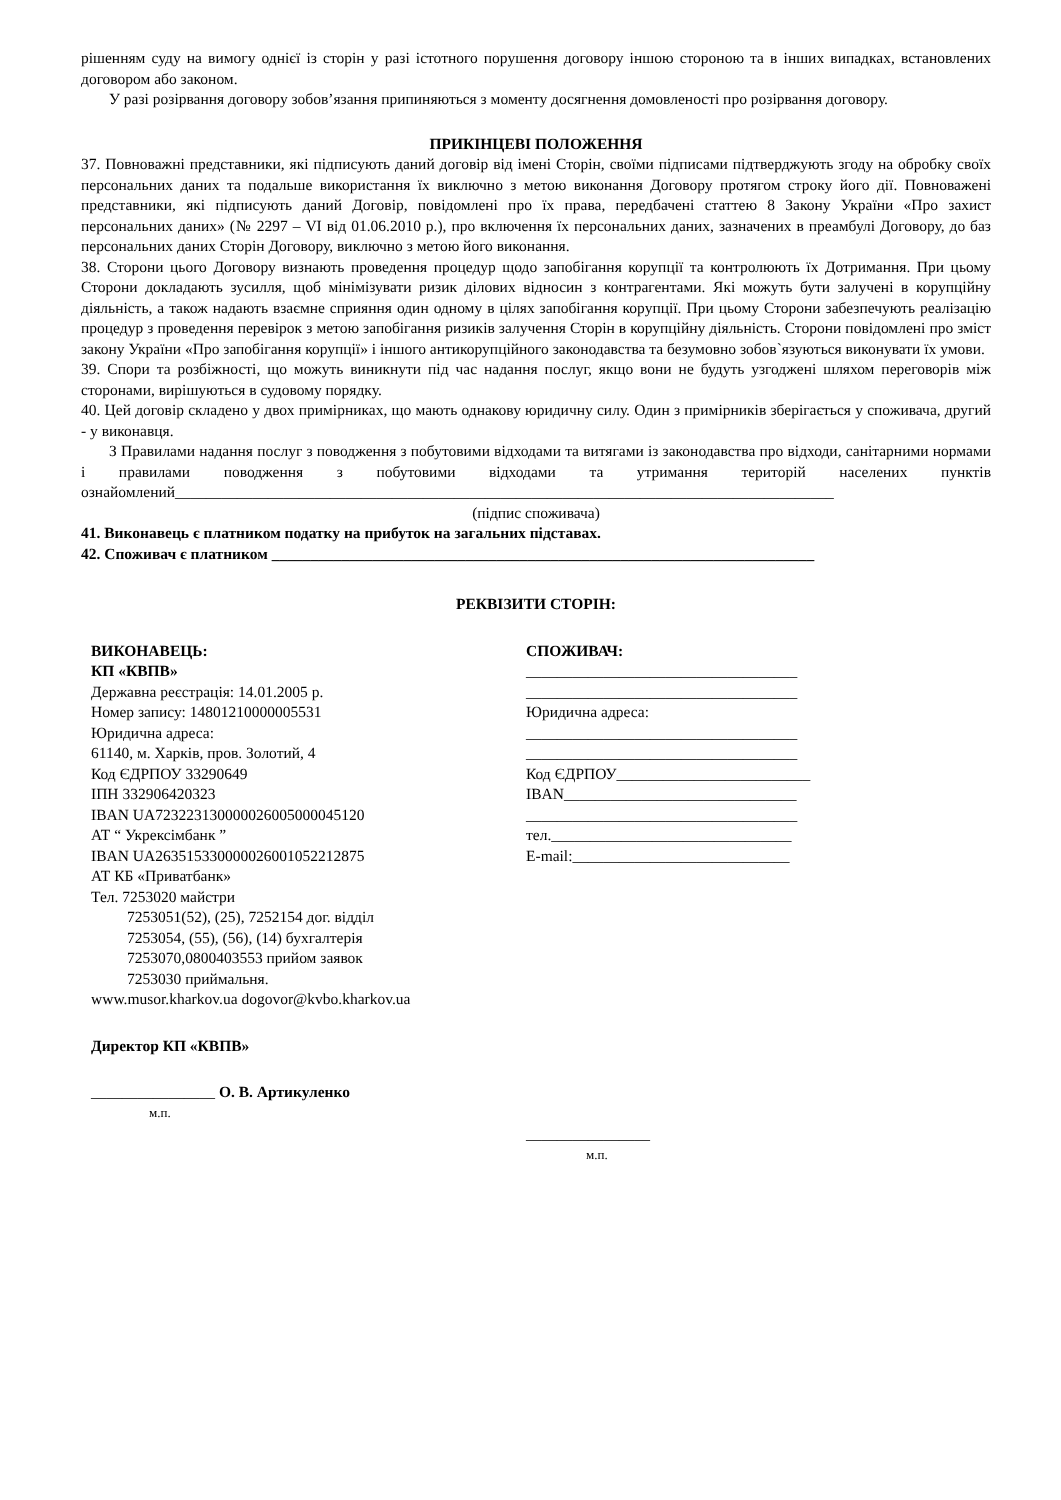рішенням суду на вимогу однієї із сторін у разі істотного порушення договору іншою стороною та в інших випадках, встановлених договором або законом.
У разі розірвання договору зобов’язання припиняються з моменту досягнення домовленості про розірвання договору.
ПРИКІНЦЕВІ ПОЛОЖЕННЯ
37. Повноважні представники, які підписують даний договір від імені Сторін, своїми підписами підтверджують згоду на обробку своїх персональних даних та подальше використання їх виключно з метою виконання Договору протягом строку його дії. Повноважені представники, які підписують даний Договір, повідомлені про їх права, передбачені статтею 8 Закону України «Про захист персональних даних» (№ 2297 – VI від 01.06.2010 р.), про включення їх персональних даних, зазначених в преамбулі Договору, до баз персональних даних Сторін Договору, виключно з метою його виконання.
38. Сторони цього Договору визнають проведення процедур щодо запобігання корупції та контролюють їх Дотримання. При цьому Сторони докладають зусилля, щоб мінімізувати ризик ділових відносин з контрагентами. Які можуть бути залучені в корупційну діяльність, а також надають взаємне сприяння один одному в цілях запобігання корупції. При цьому Сторони забезпечують реалізацію процедур з проведення перевірок з метою запобігання ризиків залучення Сторін в корупційну діяльність. Сторони повідомлені про зміст закону України «Про запобігання корупції» і іншого антикорупційного законодавства та безумовно зобов`язуються виконувати їх умови.
39. Спори та розбіжності, що можуть виникнути під час надання послуг, якщо вони не будуть узгоджені шляхом переговорів між сторонами, вирішуються в судовому порядку.
40. Цей договір складено у двох примірниках, що мають однакову юридичну силу. Один з примірників зберігається у споживача, другий - у виконавця.
З Правилами надання послуг з поводження з побутовими відходами та витягами із законодавства про відходи, санітарними нормами і правилами поводження з побутовими відходами та утримання територій населених пунктів ознайомлений_____________________________________________________________________________________
(підпис споживача)
41. Виконавець є платником податку на прибуток на загальних підставах.
42. Споживач є платником ______________________________________________________________________
РЕКВІЗИТИ СТОРІН:
ВИКОНАВЕЦЬ:
КП «КВПВ»
Державна реєстрація: 14.01.2005 р.
Номер запису: 14801210000005531
Юридична адреса:
61140, м. Харків, пров. Золотий, 4
Код ЄДРПОУ 33290649
ІПН 332906420323
IBAN UA723223130000026005000045120
АТ “ Укрексімбанк ”
IBAN UA263515330000026001052212875
АТ КБ «Приватбанк»
Тел. 7253020 майстри
7253051(52), (25), 7252154 дог. відділ
7253054, (55), (56), (14) бухгалтерія
7253070,0800403553 прийом заявок
7253030 приймальня.
www.musor.kharkov.ua dogovor@kvbo.kharkov.ua
Директор КП «КВПВ»
________________ О. В. Артикуленко
м.п.
СПОЖИВАЧ:
___________________________________
___________________________________
Юридична адреса:
___________________________________
___________________________________
Код ЄДРПОУ_________________________
IBAN______________________________
___________________________________
тел._______________________________
E-mail:____________________________
________________
м.п.